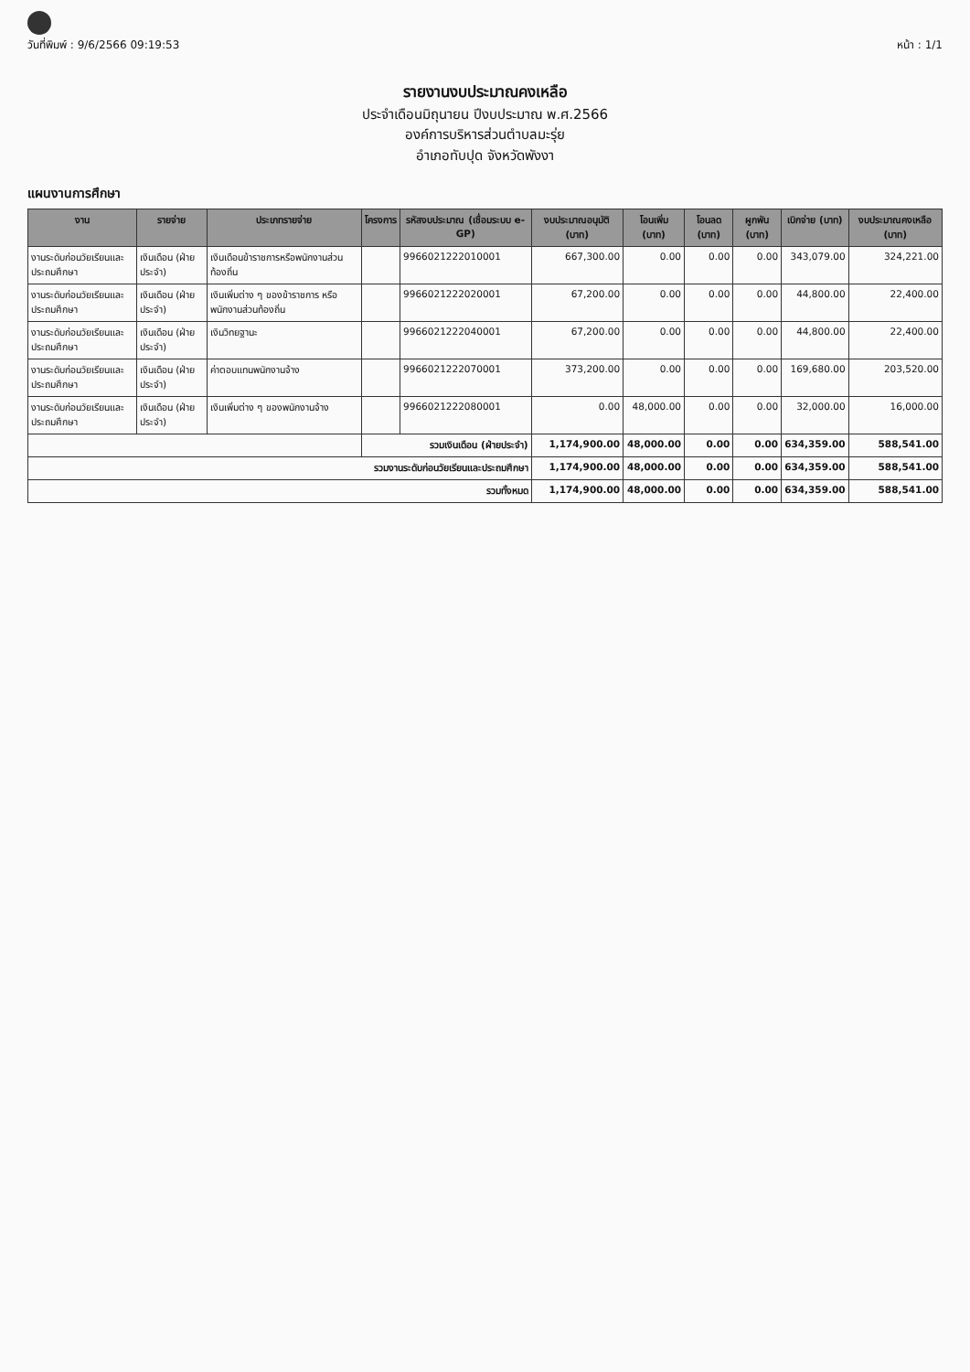วันที่พิมพ์ : 9/6/2566 09:19:53 หน้า : 1/1
รายงานงบประมาณคงเหลือ
ประจำเดือนมิถุนายน ปีงบประมาณ พ.ศ.2566
องค์การบริหารส่วนตำบลมะรุ่ย
อำเภอทับปุด จังหวัดพังงา
แผนงานการศึกษา
| งาน | รายจ่าย | ประเภทรายจ่าย | โครงการ | รหัสงบประมาณ (เชื่อมระบบ e-GP) | งบประมาณอนุมัติ (บาท) | โอนเพิ่ม (บาท) | โอนลด (บาท) | ผูกพัน (บาท) | เบิกจ่าย (บาท) | งบประมาณคงเหลือ (บาท) |
| --- | --- | --- | --- | --- | --- | --- | --- | --- | --- | --- |
| งานระดับก่อนวัยเรียนและประถมศึกษา | เงินเดือน (ฝ่ายประจำ) | เงินเดือนข้าราชการหรือพนักงานส่วนท้องถิ่น | | 9966021222010001 | 667,300.00 | 0.00 | 0.00 | 0.00 | 343,079.00 | 324,221.00 |
| งานระดับก่อนวัยเรียนและประถมศึกษา | เงินเดือน (ฝ่ายประจำ) | เงินเพิ่มต่าง ๆ ของข้าราชการ หรือพนักงานส่วนท้องถิ่น | | 9966021222020001 | 67,200.00 | 0.00 | 0.00 | 0.00 | 44,800.00 | 22,400.00 |
| งานระดับก่อนวัยเรียนและประถมศึกษา | เงินเดือน (ฝ่ายประจำ) | เงินวิทยฐานะ | | 9966021222040001 | 67,200.00 | 0.00 | 0.00 | 0.00 | 44,800.00 | 22,400.00 |
| งานระดับก่อนวัยเรียนและประถมศึกษา | เงินเดือน (ฝ่ายประจำ) | ค่าตอบแทนพนักงานจ้าง | | 9966021222070001 | 373,200.00 | 0.00 | 0.00 | 0.00 | 169,680.00 | 203,520.00 |
| งานระดับก่อนวัยเรียนและประถมศึกษา | เงินเดือน (ฝ่ายประจำ) | เงินเพิ่มต่าง ๆ ของพนักงานจ้าง | | 9966021222080001 | 0.00 | 48,000.00 | 0.00 | 0.00 | 32,000.00 | 16,000.00 |
| | | | รวมเงินเดือน (ฝ่ายประจำ) | | 1,174,900.00 | 48,000.00 | 0.00 | 0.00 | 634,359.00 | 588,541.00 |
| รวมงานระดับก่อนวัยเรียนและประถมศึกษา | | | | | 1,174,900.00 | 48,000.00 | 0.00 | 0.00 | 634,359.00 | 588,541.00 |
| รวมทั้งหมด | | | | | 1,174,900.00 | 48,000.00 | 0.00 | 0.00 | 634,359.00 | 588,541.00 |